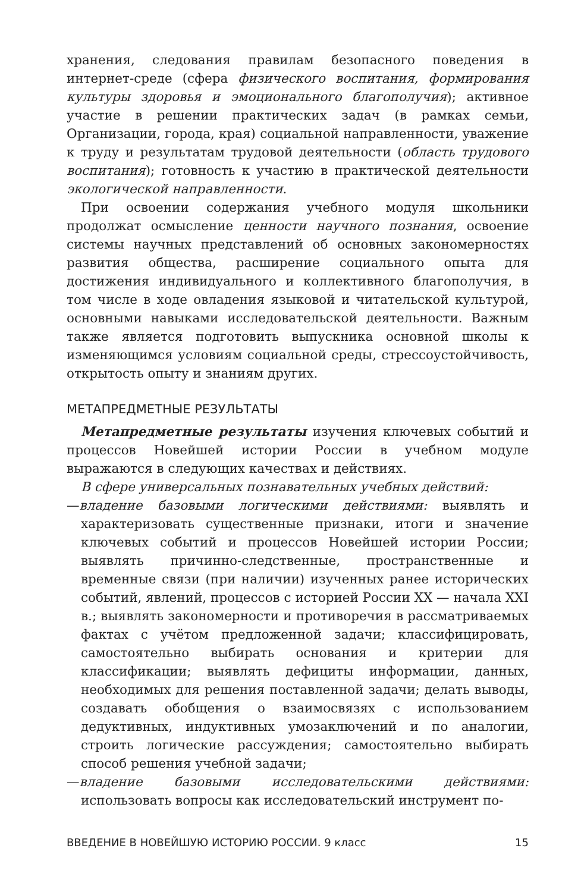хранения, следования правилам безопасного поведения в интернет-среде (сфера физического воспитания, формирования культуры здоровья и эмоционального благополучия); активное участие в решении практических задач (в рамках семьи, Организации, города, края) социальной направленности, уважение к труду и результатам трудовой деятельности (область трудового воспитания); готовность к участию в практической деятельности экологической направленности.
При освоении содержания учебного модуля школьники продолжат осмысление ценности научного познания, освоение системы научных представлений об основных закономерностях развития общества, расширение социального опыта для достижения индивидуального и коллективного благополучия, в том числе в ходе овладения языковой и читательской культурой, основными навыками исследовательской деятельности. Важным также является подготовить выпускника основной школы к изменяющимся условиям социальной среды, стрессоустойчивость, открытость опыту и знаниям других.
МЕТАПРЕДМЕТНЫЕ РЕЗУЛЬТАТЫ
Метапредметные результаты изучения ключевых событий и процессов Новейшей истории России в учебном модуле выражаются в следующих качествах и действиях.
В сфере универсальных познавательных учебных действий:
—владение базовыми логическими действиями: выявлять и характеризовать существенные признаки, итоги и значение ключевых событий и процессов Новейшей истории России; выявлять причинно-следственные, пространственные и временные связи (при наличии) изученных ранее исторических событий, явлений, процессов с историей России XX — начала XXI в.; выявлять закономерности и противоречия в рассматриваемых фактах с учётом предложенной задачи; классифицировать, самостоятельно выбирать основания и критерии для классификации; выявлять дефициты информации, данных, необходимых для решения поставленной задачи; делать выводы, создавать обобщения о взаимосвязях с использованием дедуктивных, индуктивных умозаключений и по аналогии, строить логические рассуждения; самостоятельно выбирать способ решения учебной задачи;
—владение базовыми исследовательскими действиями: использовать вопросы как исследовательский инструмент по-
ВВЕДЕНИЕ В НОВЕЙШУЮ ИСТОРИЮ РОССИИ. 9 класс 15